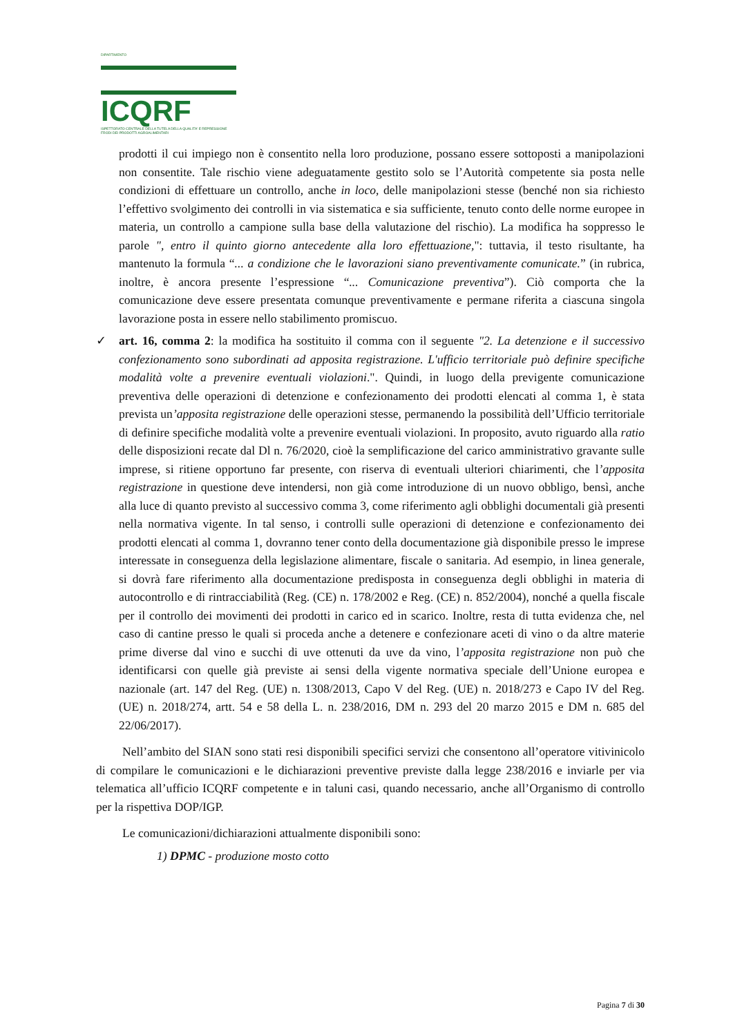DIPARTIMENTO
ICQRF
ISPETTORATO CENTRALE DELLA TUTELA DELLA QUALITA' E REPRESSIONE FRODI DEI PRODOTTI AGROALIMENTARI
prodotti il cui impiego non è consentito nella loro produzione, possano essere sottoposti a manipolazioni non consentite. Tale rischio viene adeguatamente gestito solo se l’Autorità competente sia posta nelle condizioni di effettuare un controllo, anche in loco, delle manipolazioni stesse (benché non sia richiesto l’effettivo svolgimento dei controlli in via sistematica e sia sufficiente, tenuto conto delle norme europee in materia, un controllo a campione sulla base della valutazione del rischio). La modifica ha soppresso le parole ", entro il quinto giorno antecedente alla loro effettuazione,": tuttavia, il testo risultante, ha mantenuto la formula “... a condizione che le lavorazioni siano preventivamente comunicate.” (in rubrica, inoltre, è ancora presente l’espressione “... Comunicazione preventiva”). Ciò comporta che la comunicazione deve essere presentata comunque preventivamente e permane riferita a ciascuna singola lavorazione posta in essere nello stabilimento promiscuo.
✓ art. 16, comma 2: la modifica ha sostituito il comma con il seguente "2. La detenzione e il successivo confezionamento sono subordinati ad apposita registrazione. L'ufficio territoriale può definire specifiche modalità volte a prevenire eventuali violazioni.". Quindi, in luogo della previgente comunicazione preventiva delle operazioni di detenzione e confezionamento dei prodotti elencati al comma 1, è stata prevista un’apposita registrazione delle operazioni stesse, permanendo la possibilità dell’Ufficio territoriale di definire specifiche modalità volte a prevenire eventuali violazioni. In proposito, avuto riguardo alla ratio delle disposizioni recate dal Dl n. 76/2020, cioè la semplificazione del carico amministrativo gravante sulle imprese, si ritiene opportuno far presente, con riserva di eventuali ulteriori chiarimenti, che l’apposita registrazione in questione deve intendersi, non già come introduzione di un nuovo obbligo, bensì, anche alla luce di quanto previsto al successivo comma 3, come riferimento agli obblighi documentali già presenti nella normativa vigente. In tal senso, i controlli sulle operazioni di detenzione e confezionamento dei prodotti elencati al comma 1, dovranno tener conto della documentazione già disponibile presso le imprese interessate in conseguenza della legislazione alimentare, fiscale o sanitaria. Ad esempio, in linea generale, si dovrà fare riferimento alla documentazione predisposta in conseguenza degli obblighi in materia di autocontrollo e di rintracciabilità (Reg. (CE) n. 178/2002 e Reg. (CE) n. 852/2004), nonché a quella fiscale per il controllo dei movimenti dei prodotti in carico ed in scarico. Inoltre, resta di tutta evidenza che, nel caso di cantine presso le quali si proceda anche a detenere e confezionare aceti di vino o da altre materie prime diverse dal vino e succhi di uve ottenuti da uve da vino, l’apposita registrazione non può che identificarsi con quelle già previste ai sensi della vigente normativa speciale dell’Unione europea e nazionale (art. 147 del Reg. (UE) n. 1308/2013, Capo V del Reg. (UE) n. 2018/273 e Capo IV del Reg. (UE) n. 2018/274, artt. 54 e 58 della L. n. 238/2016, DM n. 293 del 20 marzo 2015 e DM n. 685 del 22/06/2017).
Nell’ambito del SIAN sono stati resi disponibili specifici servizi che consentono all’operatore vitivinicolo di compilare le comunicazioni e le dichiarazioni preventive previste dalla legge 238/2016 e inviarle per via telematica all’ufficio ICQRF competente e in taluni casi, quando necessario, anche all’Organismo di controllo per la rispettiva DOP/IGP.
Le comunicazioni/dichiarazioni attualmente disponibili sono:
1) DPMC - produzione mosto cotto
Pagina 7 di 30